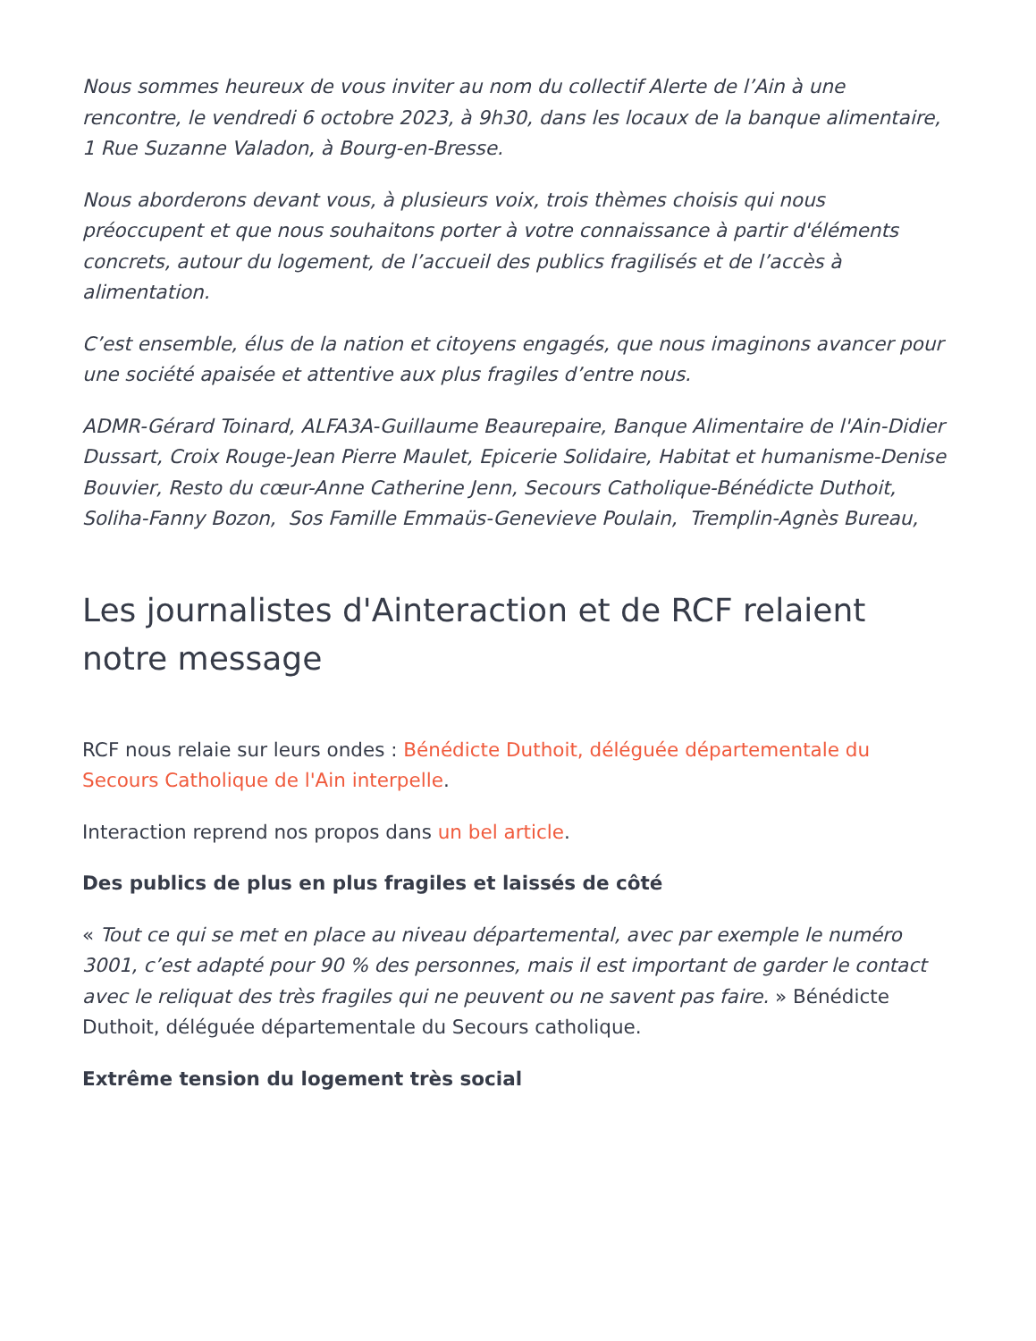Nous sommes heureux de vous inviter au nom du collectif Alerte de l’Ain à une rencontre, le vendredi 6 octobre 2023, à 9h30, dans les locaux de la banque alimentaire, 1 Rue Suzanne Valadon, à Bourg-en-Bresse.
Nous aborderons devant vous, à plusieurs voix, trois thèmes choisis qui nous préoccupent et que nous souhaitons porter à votre connaissance à partir d'éléments concrets, autour du logement, de l’accueil des publics fragilisés et de l’accès à alimentation.
C’est ensemble, élus de la nation et citoyens engagés, que nous imaginons avancer pour une société apaisée et attentive aux plus fragiles d’entre nous.
ADMR-Gérard Toinard, ALFA3A-Guillaume Beaurepaire, Banque Alimentaire de l'Ain-Didier Dussart, Croix Rouge-Jean Pierre Maulet, Epicerie Solidaire, Habitat et humanisme-Denise Bouvier, Resto du cœur-Anne Catherine Jenn, Secours Catholique-Bénédicte Duthoit, Soliha-Fanny Bozon, Sos Famille Emmaüs-Genevieve Poulain, Tremplin-Agnès Bureau,
Les journalistes d'Ainteraction et de RCF relaient notre message
RCF nous relaie sur leurs ondes : Bénédicte Duthoit, déléguée départementale du Secours Catholique de l'Ain interpelle.
Interaction reprend nos propos dans un bel article.
Des publics de plus en plus fragiles et laissés de côté
« Tout ce qui se met en place au niveau départemental, avec par exemple le numéro 3001, c’est adapté pour 90 % des personnes, mais il est important de garder le contact avec le reliquat des très fragiles qui ne peuvent ou ne savent pas faire. » Bénédicte Duthoit, déléguée départementale du Secours catholique.
Extrême tension du logement très social